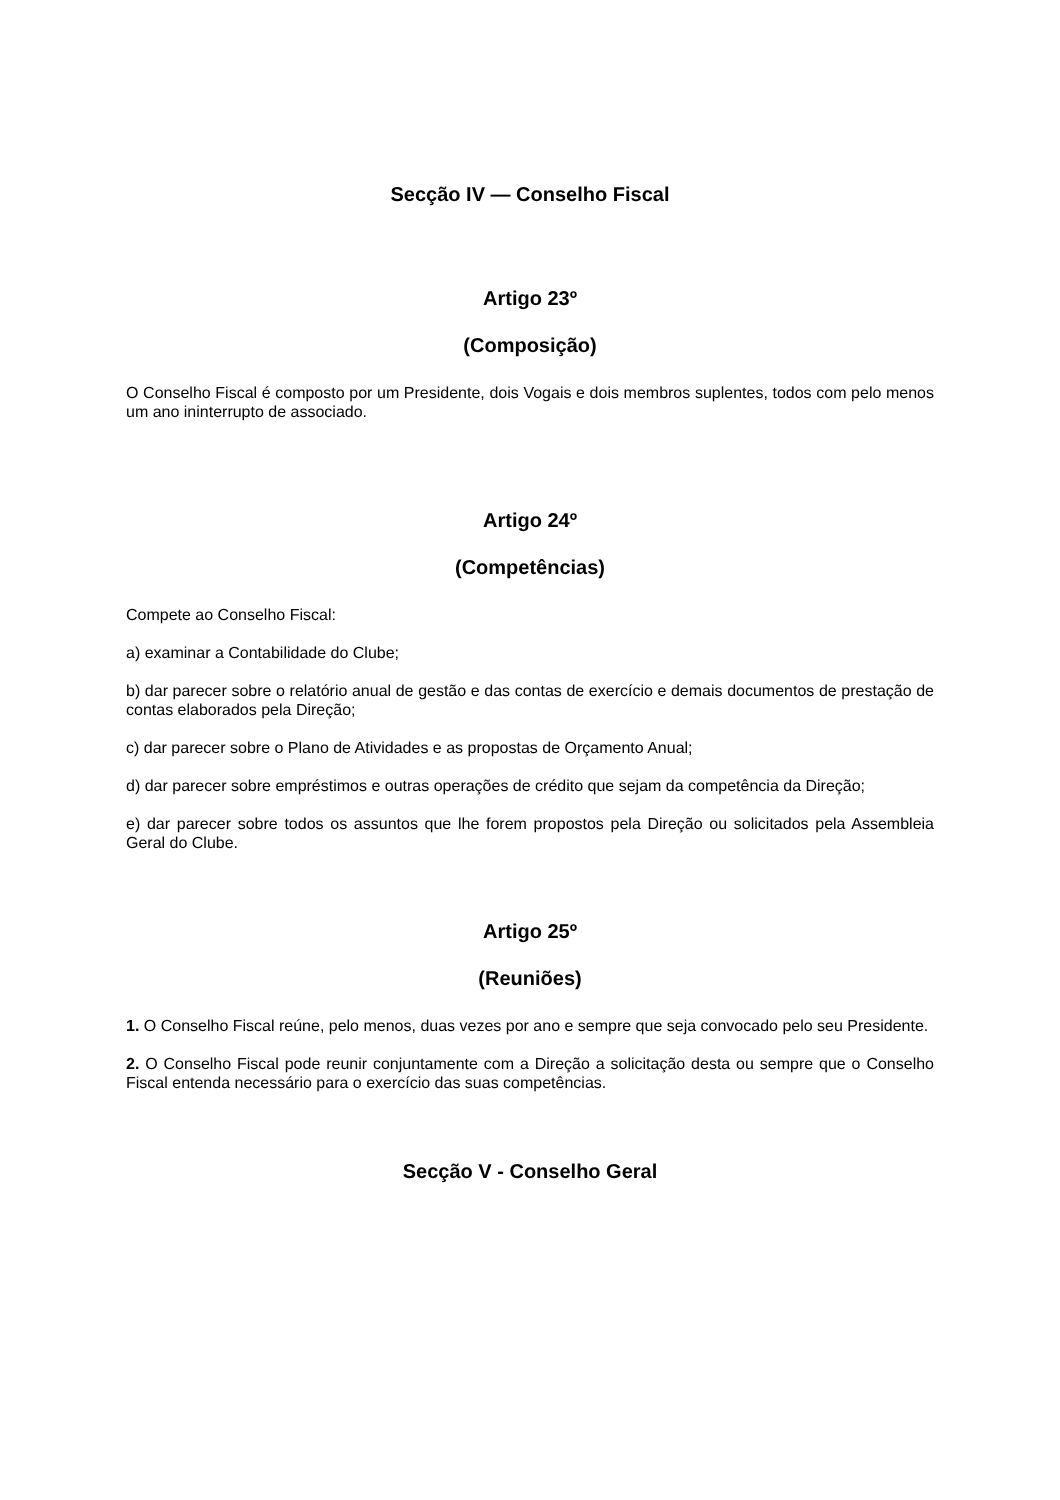Secção IV — Conselho Fiscal
Artigo 23º
(Composição)
O Conselho Fiscal é composto por um Presidente, dois Vogais e dois membros suplentes, todos com pelo menos um ano ininterrupto de associado.
Artigo 24º
(Competências)
Compete ao Conselho Fiscal:
a) examinar a Contabilidade do Clube;
b) dar parecer sobre o relatório anual de gestão e das contas de exercício e demais documentos de prestação de contas elaborados pela Direção;
c) dar parecer sobre o Plano de Atividades e as propostas de Orçamento Anual;
d) dar parecer sobre empréstimos e outras operações de crédito que sejam da competência da Direção;
e) dar parecer sobre todos os assuntos que lhe forem propostos pela Direção ou solicitados pela Assembleia Geral do Clube.
Artigo 25º
(Reuniões)
1. O Conselho Fiscal reúne, pelo menos, duas vezes por ano e sempre que seja convocado pelo seu Presidente.
2. O Conselho Fiscal pode reunir conjuntamente com a Direção a solicitação desta ou sempre que o Conselho Fiscal entenda necessário para o exercício das suas competências.
Secção V - Conselho Geral